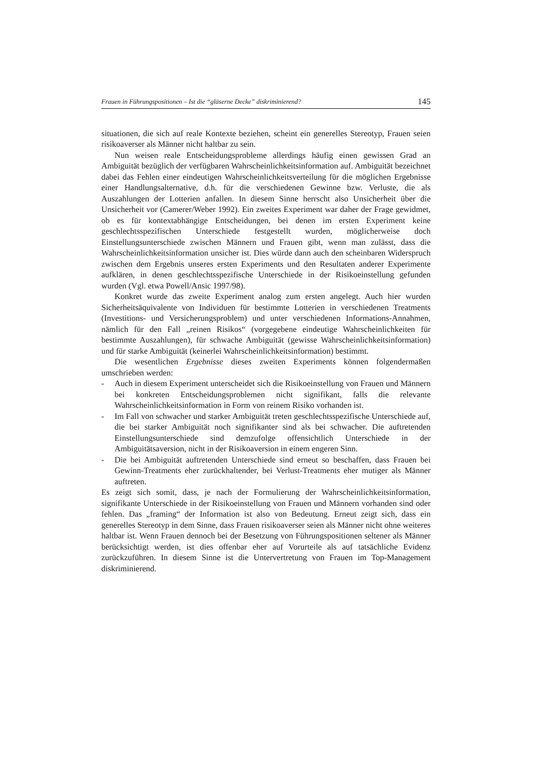Frauen in Führungspositionen – Ist die “gläserne Decke” diskriminierend? 145
situationen, die sich auf reale Kontexte beziehen, scheint ein generelles Stereotyp, Frauen seien risikoaverser als Männer nicht haltbar zu sein.
Nun weisen reale Entscheidungsprobleme allerdings häufig einen gewissen Grad an Ambiguität bezüglich der verfügbaren Wahrscheinlichkeitsinformation auf. Ambiguität bezeichnet dabei das Fehlen einer eindeutigen Wahrscheinlichkeitsverteilung für die möglichen Ergebnisse einer Handlungsalternative, d.h. für die verschiedenen Gewinne bzw. Verluste, die als Auszahlungen der Lotterien anfallen. In diesem Sinne herrscht also Unsicherheit über die Unsicherheit vor (Camerer/Weber 1992). Ein zweites Experiment war daher der Frage gewidmet, ob es für kontextabhängige Entscheidungen, bei denen im ersten Experiment keine geschlechtsspezifischen Unterschiede festgestellt wurden, möglicherweise doch Einstellungsunterschiede zwischen Männern und Frauen gibt, wenn man zulässt, dass die Wahrscheinlichkeitsinformation unsicher ist. Dies würde dann auch den scheinbaren Widerspruch zwischen dem Ergebnis unseres ersten Experiments und den Resultaten anderer Experimente aufklären, in denen geschlechtsspezifische Unterschiede in der Risikoeinstellung gefunden wurden (Vgl. etwa Powell/Ansic 1997/98).
Konkret wurde das zweite Experiment analog zum ersten angelegt. Auch hier wurden Sicherheitsäquivalente von Individuen für bestimmte Lotterien in verschiedenen Treatments (Investitions- und Versicherungsproblem) und unter verschiedenen Informations-Annahmen, nämlich für den Fall „reinen Risikos“ (vorgegebene eindeutige Wahrscheinlichkeiten für bestimmte Auszahlungen), für schwache Ambiguität (gewisse Wahrscheinlichkeitsinformation) und für starke Ambiguität (keinerlei Wahrscheinlichkeitsinformation) bestimmt.
Die wesentlichen Ergebnisse dieses zweiten Experiments können folgendermaßen umschrieben werden:
- Auch in diesem Experiment unterscheidet sich die Risikoeinstellung von Frauen und Männern bei konkreten Entscheidungsproblemen nicht signifikant, falls die relevante Wahrscheinlichkeitsinformation in Form von reinem Risiko vorhanden ist.
- Im Fall von schwacher und starker Ambiguität treten geschlechtsspezifische Unterschiede auf, die bei starker Ambiguität noch signifikanter sind als bei schwacher. Die auftretenden Einstellungsunterschiede sind demzufolge offensichtlich Unterschiede in der Ambiguitätsaversion, nicht in der Risikoaversion in einem engeren Sinn.
- Die bei Ambiguität auftretenden Unterschiede sind erneut so beschaffen, dass Frauen bei Gewinn-Treatments eher zurückhaltender, bei Verlust-Treatments eher mutiger als Männer auftreten.
Es zeigt sich somit, dass, je nach der Formulierung der Wahrscheinlichkeitsinformation, signifikante Unterschiede in der Risikoeinstellung von Frauen und Männern vorhanden sind oder fehlen. Das „framing“ der Information ist also von Bedeutung. Erneut zeigt sich, dass ein generelles Stereotyp in dem Sinne, dass Frauen risikoaverser seien als Männer nicht ohne weiteres haltbar ist. Wenn Frauen dennoch bei der Besetzung von Führungspositionen seltener als Männer berücksichtigt werden, ist dies offenbar eher auf Vorurteile als auf tatsächliche Evidenz zurückzuführen. In diesem Sinne ist die Untervertretung von Frauen im Top-Management diskriminierend.